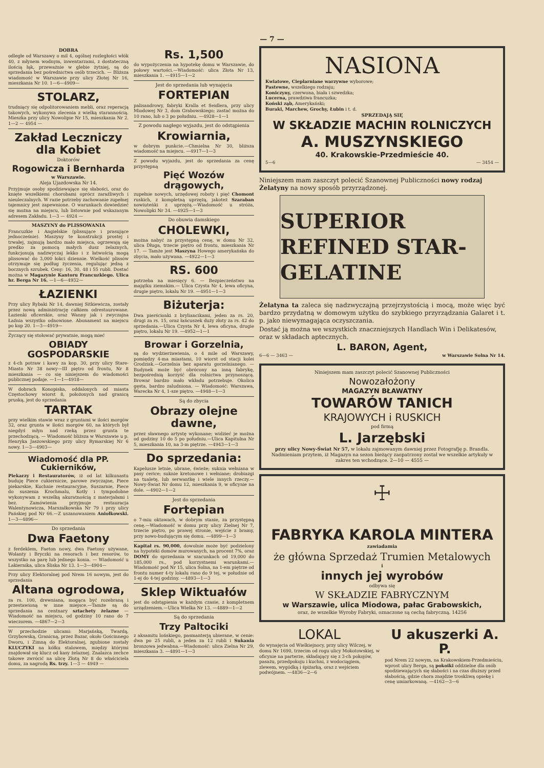— 7 —
DOBRA
odległe od Warszawy o mil 4, ogólnej rozległości włók 40, z młynem wodnym, inwentarzami, z dostateczną ilością łąk, przeważnie w glebie żytniej, są do sprzedania bez pośrednictwa osób trzecich. — Bliższa wiadomość w Warszawie przy ulicy Złotej Nr 16, mieszkania Nr 10. 1—6—4909—
STOLARZ,
trudniący się odpolitorowaniem mebli, oraz reperacją takowych, wykonywa zlecenia z wielką starannością. Mieszka przy ulicy Nowolipie Nr 15, mieszkania Nr 2. 1—2 — 4954 —
Zakład Leczniczy dla Kobiet
Doktorów
Rogowicza i Bernharda
w Warszawie.
Aleja Ujazdowska Nr 14.
Przyjmuje osoby spodziewające się słabości, oraz do knięte wszelkiemi chorobami oprócz zaraźliwych i nieuleczalnych. W razie potrzeby zachowanie zupełnej tajemnicy jest zapewnione. O warunkach dowiedzieć się można na miejscu, lub listownie pod wskazanym adresem Zakładu. 1—3 — 4924 —
MASZYNY do PLISSOWANIA
Francuzkie i Angielskie (plissujące i prasujące jednocześnie). Maszyny te konstrukcji prostej i trwałej, zajmują bardzo mało miejsca, ogrzewają się predko za pomocą małych dusz żelaznych, funkcjonują nadzwyczaj lekko i z łatwością mogą plissować do 3,000 łokci dziennie. Wielkość plissów otrzymuje się podług życzenia, regulując jedną z bocznych szrubek. Ceny: 16, 30, 48 i 55 rubli. Dostać można w Magazynie Kantoru Francuzkiego. Ulica hr. Berga Nr 16. —1—6—4932—
ŁAZIENKI
Przy ulicy Rybaki Nr 14, dawniej Sitkiewicza, zostały przez nową administrację całkiem odrestaurowane. Łazienki oficerskie, oraz Wanny jak i zwyczajna Łaźnia wszystko odnowione. Abonament na miejscu po kop 20. 1—3—4919—
Życzący się stołować prywatnie, mogą mieć
OBIADY GOSPODARSKIE
z 4-ch potraw i kawy za kop. 30, przy ulicy Stare-Miasto Nr 38 nowy—III piętro od frontu, Nr 8 mieszkania — co się niniejszem do wiadomości publicznej podaje. —1—1—4918—
W dobrach Konopiska, oddalonych od miasta Częstochowy wiorst 8, położonych nad granicą pruską, jest do sprzedania
TARTAK
przy wielkim stawie wraz z gruntami w ilości morgów 32, oraz grunta w ilości morgów 60, na których był niegdyś młyn nad rzeką przez grunta te przechodzącą. — Wiadomość bliższa w Warszawie u p. Henryka Jaszowskiego przy ulicy Rymarskiej Nr 6 nowy. 1—3—4903—
Wiadomość dla PP. Cukierników,
Piekarzy i Restauratorów, iż od lat kilkunastu buduję Piece cukiernicze, parowe zwyczajne, Piece piekarskie, Kuchnie restauracyjne, Suszarnie, Piece do suszenia Krochmalu, Kotły i tympodobne wykonywam z wszelką akuratnością z materjałami i bez. Zamówienia przyjmuje restauracja Walentynowicza, Marszałkowska Nr 79 i przy ulicy Pańskiej pod Nr 66.—Z uszanowaniem Aniołkowski. 1—3—4896—
Do sprzedania
Dwa Faetony
z ferdeklem, Faeton nowy, dwa Faetony używane, Wolanty i Bryczki na resorach i bez resorów, to wszystko na parę lub jednego konia. — Wiadomość u Lakiernika, ulica Śliska Nr 13. 1—3—4904—
Przy ulicy Elektoralnej pod Nrem 16 nowym, jest do sprzedania
Altana ogrodowa,
za rs. 100, drewniana, mogąca być rozebraną i przestawioną w inne miejsce.—Tamże są do sprzedania na centnary sztachety żelazne —Wiadomość na miejscu, od godziny 10 rano do 7 wieczorem. —4867—2—3
W przechodzie ulicami: Marjańską, Twardą, Grzybowską, Granicną, przez Bazar, około Gościnnego Dworu, i Zimną do Elektoralnej, zgubione zostały KLUCZYKI na kółku stalowem, między którymi znajdował się klucz od kasy żelaznej. Znalazca zechce takowe zwrócić na ulicę Złotą Nr 8 do właściciela domu, za nagrodą Rs. trzy. 1—3 — 4949 —
Rs. 1,500
do wypożyczenia na hypotekę domu w Warszawie, do połowy wartości.—Wiadomość: ulica Złota Nr 13, mieszkania 1. —4915—1—2
Jest do sprzedania lub wynajęcia
FORTEPIAN
palisandrowy, fabryki Kralla et Seidlera, przy ulicy Miodowej Nr 3, dom Grabowskiego; zastać można do 10 rano, lub o 3 po południu. —4928—1—1
Z powodu nagłego wyjazdu, jest do odstąpienia
Krowiarnia,
w dobrym punkcie.—Chmielna Nr 30, bliższa wiadomość na miejscu. —4917—1—3
Z powodu wyjazdu, jest do sprzedania za cenę przystępną
Pięć Wozów drągowych,
zupełnie nowych, urzędowej roboty i pięć Chomont ruskich, z kompletną uprzężą, jakoteż Szaraban nowiuteńki z uprzężą.—Wiadomość u stróża, Nowolipki Nr 34. —4925—1—3
Do obuwia damskiego
CHOLEWKI,
można nabyć za przystępną cenę, w domu Nr 32, ulica Długa, trzecie piętro od frontu, mieszkania Nr 17. — Tamże jest Maszyna Howego amerykańska do zbycia, mało używana. —4922—1—3
RS. 600
potrzeba na miesięcy 6. — Bezpieczeństwo na majątku ziemskim.— Ulica Czysta Nr 4, lewa oficyna, drugie piętro, lokalu Nr 19. —4951—1—3
Biżuterja:
Dwa pierścionki z bryliancikami, jeden za rs. 20, drugi za rs. 15, oraz łańcuszek duży złoty za rs. 42 do sprzedania.—Ulica Czysta Nr 4, lewa oficyna, drugie piętro, lokalu Nr 19. —4952—1—1
Browar i Gorzelnia,
są do wydzierżawienia, o 4 mile od Warszawy, pomiędzy 4-ma miastami, 10 wiorst od stacji kolei Grodzisk.—Gorzelnia bez aparatu gorzelnianego. — Budynek może być obrócony na inną fabrykę, bezpośrednią korzyść dla rolnictwa przynoszącą. Browar bardzo mało wkładu potrzebuje. Okolica gęsta, bardzo zaludniona. — Wiadomość: Warszawa, Warecka Nr 4, 1-sze piętro. —4948—1—3
Są do zbycia
Obrazy olejne dawne,
przez sławnego artystę wykonane; widzieć je można od godziny 10 do 5 po południu.—Ulica Kapitulna Nr 5, mieszkania 10, na 3-m piętrze. —4943—1—3
Do sprzedania:
Kapelusze letnie, ubrane, świeże; suknia wełniana w pasy cerice; suknie kretonowe i wełniane; drobiazgi na tualetę, lub serwantkę i wiele innych rzeczy.—Nowy-Świat Nr domu 12, mieszkania 9, w oficynie na dole. —4902—1—2
Jest do sprzedania
Fortepian
o 7-miu oktawach, w dobrym stanie, za przystępną cenę.—Wiadomość w domu przy ulicy Zielnej Nr 7, trzecie piętro, po prawej stronie, wejście z bramy, przy nowo-budującym się domu. —4899—1—3
Kapitał rs. 90,000, dowolnie może być podzielony na hypoteki domów murowanych, na procent 7%, oraz DOMY do sprzedania w szacunkach od 19,000 do 185,000 rs., pod korzystnemi warunkami.—Wiadomość pod Nr 15, ulica Solna, na 1-em piętrze od frontu numer 4-ty lokalu rano do 9 tej, w południe od 1-ej do 4-tej godziny. —4893—1—3
Sklep Wiktuałów
jest do odstąpienia w każdym czasie, z kompletnem urządzeniem.—Ulica Wielka Nr 13. —4889—1—2
Są do sprzedania
Trzy Paltociki
z aksamitu lońskiego, pasmanterją ubierane, w cenie: dwa po 25 rubli, a jeden za 12 rubli i Sukania bronzowa jedwabna.—Wiadomość: ulica Zielna Nr 29, mieszkania 3. —4891—1—3
NASIONA
Kwiatowe, Cieplarniane warzywne wyborowe;
Pastewne, wszelkiego rodzaju;
Koniczyny, czerwona, biała i szwedzka;
Lucerna, prawdziwa francuzka;
Koński ząb, Amerykański;
Buraki, Marchew, Grochy, Łubin i t. d.
SPRZEDAJĄ SIĘ
W SKŁADZIE MACHIN ROLNICZYCH
A. MUSZYNSKIEGO
40. Krakowskie-Przedmieście 40.
5—6 — 3454 —
Niniejszem mam zaszczyt polecić Szanownej Publiczności nowy rodzaj Żelatyny na nowy sposób przyrządzonej.
SUPERIOR REFINED STAR-GELATINE
Żelatyna ta zaleca się nadzwyczajną przejrzystością i mocą, może więc być bardzo przydatną w domowym użytku do szybkiego przyrządzania Galaret i t. p. jako niewymagająca oczyszczania.
Dostać ją można we wszystkich znaczniejszych Handlach Win i Delikatesów, oraz w składach aptecznych.
L. BARON, Agent,
6—6 — 3463 — w Warszawie Solna Nr 14.
Niniejszem mam zaszczyt polecić Szanownej Publiczności
Nowozałożony
MAGAZYN BŁAWATNY
TOWARÓW TANICH
KRAJOWYCH i RUSKICH
pod firmą
L. Jarzębski
przy ulicy Nowy-Świat Nr 57, w lokalu zajmowanym dawniej przez Fotografję p. Brandla.
Nadmieniam przytem, iż Magazyn na sezon bieżący zaopatrzony został we wszelkie artykuły w zakres ten wchodzące. 2—10 — 4555 —
☩
FABRYKA KAROLA MINTERA
zawiadamia
że główna Sprzedaż Trumien Metalowych
i
innych jej wyrobów
odbywa się
W SKŁADZIE FABRYCZNYM
w Warszawie, ulica Miodowa, pałac Grabowskich,
oraz, że wszelkie Wyroby Fabryki, oznaczone są cechą fabryczną. 14256
LOKAL
do wynajęcia od Wielkiejnocy, przy ulicy Wilczej, w domu Nr 1690, trzecim od rogu ulicy Mokotowskiej, w oficynie na parterze, składający się z 3-ch pokojów, pasażu, przedpokoju i kuchni, z wodociągiem, zlewem, wygódką i śpiżarką, oraz z wejściem podwójnem. —4836—2—6
U akuszerki A. P.
pod Nrem 22 nowym, na Krakowskiem-Przedmieściu, wprost ulicy Berga, są pokoiki oddzielne dla osób spodziewających się słabości i na czas dłuższy przed słabością, gdzie chora znajdzie troskliwą opiekę i cenę umiarkowaną. —4162—3—6